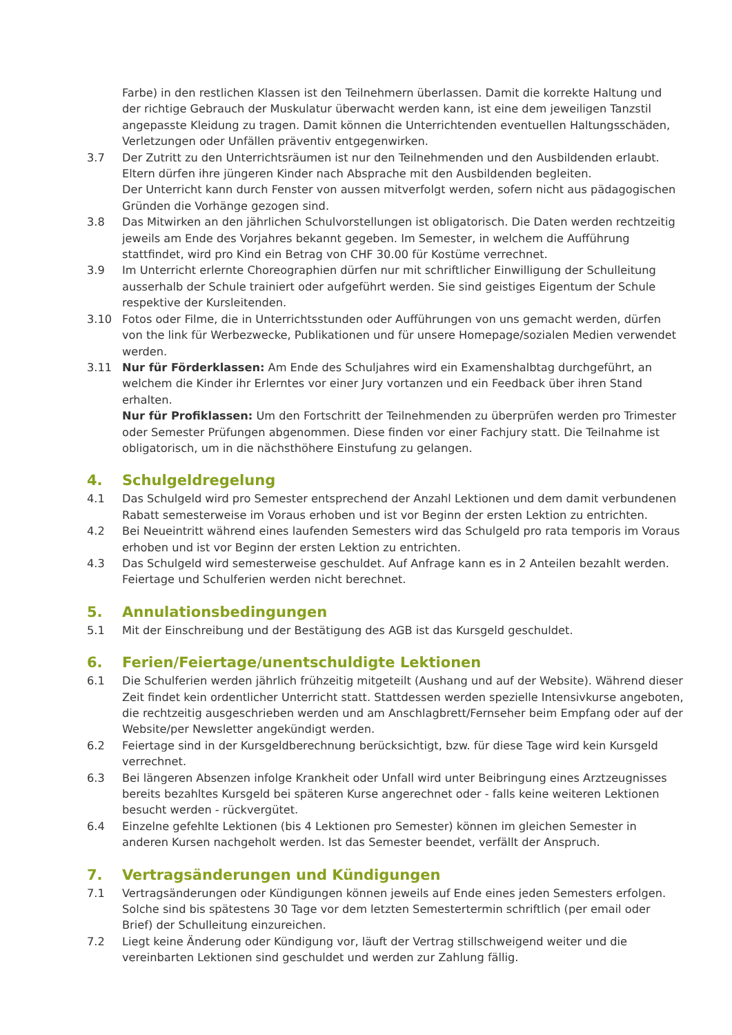Farbe) in den restlichen Klassen ist den Teilnehmern überlassen. Damit die korrekte Haltung und der richtige Gebrauch der Muskulatur überwacht werden kann, ist eine dem jeweiligen Tanzstil angepasste Kleidung zu tragen. Damit können die Unterrichtenden eventuellen Haltungsschäden, Verletzungen oder Unfällen präventiv entgegenwirken.
3.7 Der Zutritt zu den Unterrichtsräumen ist nur den Teilnehmenden und den Ausbildenden erlaubt. Eltern dürfen ihre jüngeren Kinder nach Absprache mit den Ausbildenden begleiten.
Der Unterricht kann durch Fenster von aussen mitverfolgt werden, sofern nicht aus pädagogischen Gründen die Vorhänge gezogen sind.
3.8 Das Mitwirken an den jährlichen Schulvorstellungen ist obligatorisch. Die Daten werden rechtzeitig jeweils am Ende des Vorjahres bekannt gegeben. Im Semester, in welchem die Aufführung stattfindet, wird pro Kind ein Betrag von CHF 30.00 für Kostüme verrechnet.
3.9 Im Unterricht erlernte Choreographien dürfen nur mit schriftlicher Einwilligung der Schulleitung ausserhalb der Schule trainiert oder aufgeführt werden. Sie sind geistiges Eigentum der Schule respektive der Kursleitenden.
3.10 Fotos oder Filme, die in Unterrichtsstunden oder Aufführungen von uns gemacht werden, dürfen von the link für Werbezwecke, Publikationen und für unsere Homepage/sozialen Medien verwendet werden.
3.11 Nur für Förderklassen: Am Ende des Schuljahres wird ein Examenshalbtag durchgeführt, an welchem die Kinder ihr Erlerntes vor einer Jury vortanzen und ein Feedback über ihren Stand erhalten.
Nur für Profiklassen: Um den Fortschritt der Teilnehmenden zu überprüfen werden pro Trimester oder Semester Prüfungen abgenommen. Diese finden vor einer Fachjury statt. Die Teilnahme ist obligatorisch, um in die nächsthöhere Einstufung zu gelangen.
4. Schulgeldregelung
4.1 Das Schulgeld wird pro Semester entsprechend der Anzahl Lektionen und dem damit verbundenen Rabatt semesterweise im Voraus erhoben und ist vor Beginn der ersten Lektion zu entrichten.
4.2 Bei Neueintritt während eines laufenden Semesters wird das Schulgeld pro rata temporis im Voraus erhoben und ist vor Beginn der ersten Lektion zu entrichten.
4.3 Das Schulgeld wird semesterweise geschuldet. Auf Anfrage kann es in 2 Anteilen bezahlt werden. Feiertage und Schulferien werden nicht berechnet.
5. Annulationsbedingungen
5.1 Mit der Einschreibung und der Bestätigung des AGB ist das Kursgeld geschuldet.
6. Ferien/Feiertage/unentschuldigte Lektionen
6.1 Die Schulferien werden jährlich frühzeitig mitgeteilt (Aushang und auf der Website). Während dieser Zeit findet kein ordentlicher Unterricht statt. Stattdessen werden spezielle Intensivkurse angeboten, die rechtzeitig ausgeschrieben werden und am Anschlagbrett/Fernseher beim Empfang oder auf der Website/per Newsletter angekündigt werden.
6.2 Feiertage sind in der Kursgeldberechnung berücksichtigt, bzw. für diese Tage wird kein Kursgeld verrechnet.
6.3 Bei längeren Absenzen infolge Krankheit oder Unfall wird unter Beibringung eines Arztzeugnisses bereits bezahltes Kursgeld bei späteren Kurse angerechnet oder - falls keine weiteren Lektionen besucht werden - rückvergütet.
6.4 Einzelne gefehlte Lektionen (bis 4 Lektionen pro Semester) können im gleichen Semester in anderen Kursen nachgeholt werden. Ist das Semester beendet, verfällt der Anspruch.
7. Vertragsänderungen und Kündigungen
7.1 Vertragsänderungen oder Kündigungen können jeweils auf Ende eines jeden Semesters erfolgen. Solche sind bis spätestens 30 Tage vor dem letzten Semestertermin schriftlich (per email oder Brief) der Schulleitung einzureichen.
7.2 Liegt keine Änderung oder Kündigung vor, läuft der Vertrag stillschweigend weiter und die vereinbarten Lektionen sind geschuldet und werden zur Zahlung fällig.